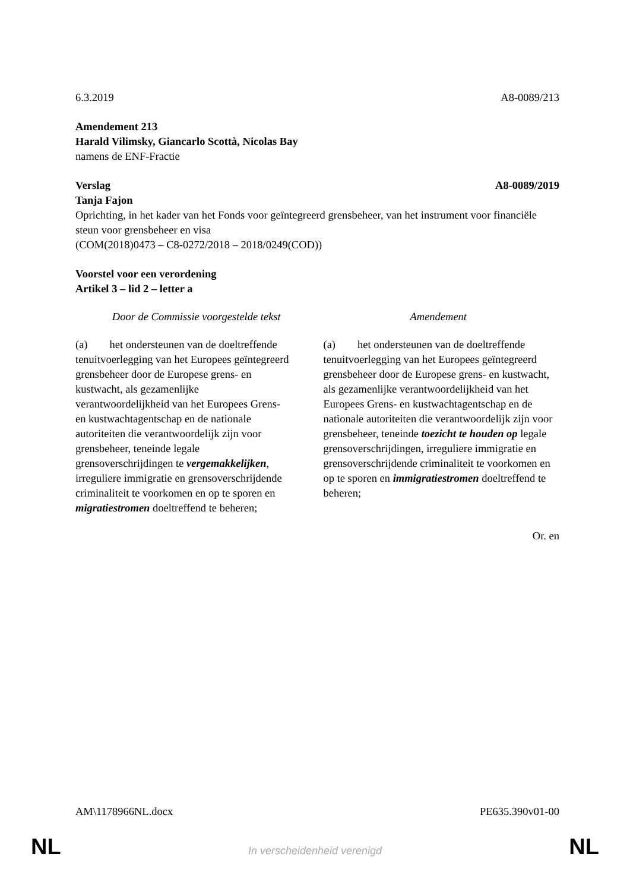6.3.2019 A8-0089/213
Amendement 213
Harald Vilimsky, Giancarlo Scottà, Nicolas Bay
namens de ENF-Fractie
Verslag A8-0089/2019
Tanja Fajon
Oprichting, in het kader van het Fonds voor geïntegreerd grensbeheer, van het instrument voor financiële steun voor grensbeheer en visa
(COM(2018)0473 – C8-0272/2018 – 2018/0249(COD))
Voorstel voor een verordening
Artikel 3 – lid 2 – letter a
| Door de Commissie voorgestelde tekst | Amendement |
| --- | --- |
| (a) het ondersteunen van de doeltreffende tenuitvoerlegging van het Europees geïntegreerd grensbeheer door de Europese grens- en kustwacht, als gezamenlijke verantwoordelijkheid van het Europees Grens- en kustwachtagentschap en de nationale autoriteiten die verantwoordelijk zijn voor grensbeheer, teneinde legale grensoverschrijdingen te vergemakkelijken , irreguliere immigratie en grensoverschrijdende criminaliteit te voorkomen en op te sporen en migratiestromen doeltreffend te beheren; | (a) het ondersteunen van de doeltreffende tenuitvoerlegging van het Europees geïntegreerd grensbeheer door de Europese grens- en kustwacht, als gezamenlijke verantwoordelijkheid van het Europees Grens- en kustwachtagentschap en de nationale autoriteiten die verantwoordelijk zijn voor grensbeheer, teneinde toezicht te houden op legale grensoverschrijdingen, irreguliere immigratie en grensoverschrijdende criminaliteit te voorkomen en op te sporen en immigratiestromen doeltreffend te beheren; |
Or. en
AM\1178966NL.docx PE635.390v01-00
NL In verscheidenheid verenigd NL